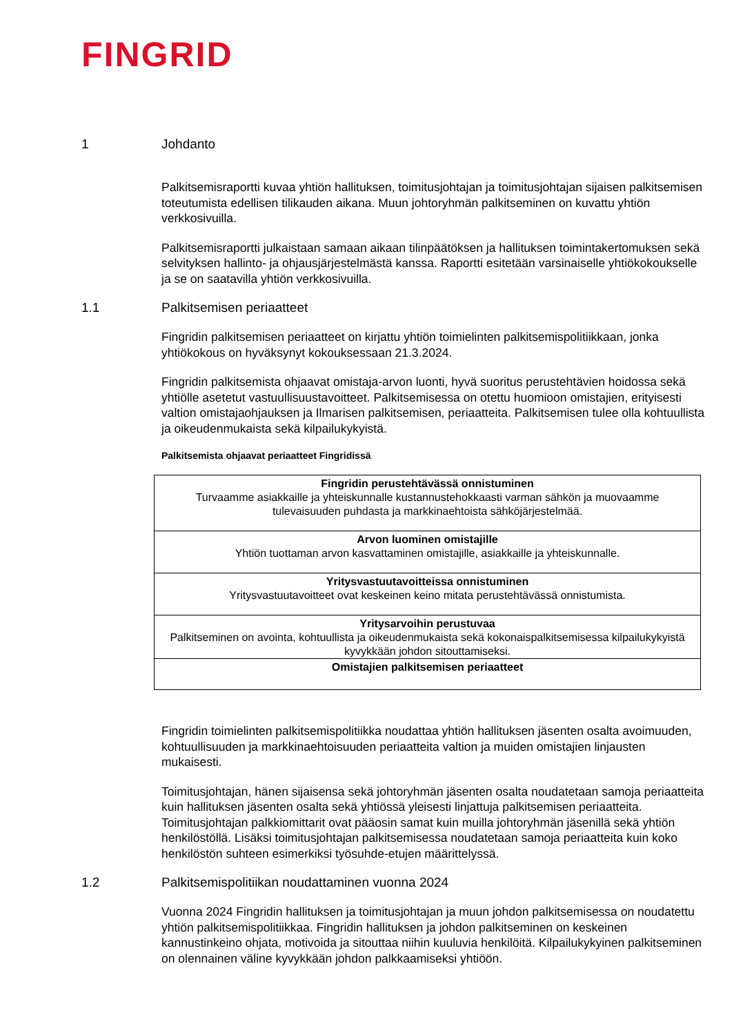FINGRID
1 Johdanto
Palkitsemisraportti kuvaa yhtiön hallituksen, toimitusjohtajan ja toimitusjohtajan sijaisen palkitsemisen toteutumista edellisen tilikauden aikana. Muun johtoryhmän palkitseminen on kuvattu yhtiön verkkosivuilla.
Palkitsemisraportti julkaistaan samaan aikaan tilinpäätöksen ja hallituksen toimintakertomuksen sekä selvityksen hallinto- ja ohjausjärjestelmästä kanssa. Raportti esitetään varsinaiselle yhtiökokoukselle ja se on saatavilla yhtiön verkkosivuilla.
1.1 Palkitsemisen periaatteet
Fingridin palkitsemisen periaatteet on kirjattu yhtiön toimielinten palkitsemispolitiikkaan, jonka yhtiökokous on hyväksynyt kokouksessaan 21.3.2024.
Fingridin palkitsemista ohjaavat omistaja-arvon luonti, hyvä suoritus perustehtävien hoidossa sekä yhtiölle asetetut vastuullisuustavoitteet. Palkitsemisessa on otettu huomioon omistajien, erityisesti valtion omistajaohjauksen ja Ilmarisen palkitsemisen, periaatteita. Palkitsemisen tulee olla kohtuullista ja oikeudenmukaista sekä kilpailukykyistä.
Palkitsemista ohjaavat periaatteet Fingridissä
| Fingridin perustehtävässä onnistuminen Turvaamme asiakkaille ja yhteiskunnalle kustannustehokkaasti varman sähkön ja muovaamme tulevaisuuden puhdasta ja markkinaehtoista sähköjärjestelmää. |
| Arvon luominen omistajille Yhtiön tuottaman arvon kasvattaminen omistajille, asiakkaille ja yhteiskunnalle. |
| Yritysvastuutavoitteissa onnistuminen Yritysvastuutavoitteet ovat keskeinen keino mitata perustehtävässä onnistumista. |
| Yritysarvoihin perustuvaa Palkitseminen on avointa, kohtuullista ja oikeudenmukaista sekä kokonaispalkitsemisessa kilpailukykyistä kyvykkään johdon sitouttamiseksi. |
| Omistajien palkitsemisen periaatteet |
Fingridin toimielinten palkitsemispolitiikka noudattaa yhtiön hallituksen jäsenten osalta avoimuuden, kohtuullisuuden ja markkinaehtoisuuden periaatteita valtion ja muiden omistajien linjausten mukaisesti.
Toimitusjohtajan, hänen sijaisensa sekä johtoryhmän jäsenten osalta noudatetaan samoja periaatteita kuin hallituksen jäsenten osalta sekä yhtiössä yleisesti linjattuja palkitsemisen periaatteita. Toimitusjohtajan palkkiomittarit ovat pääosin samat kuin muilla johtoryhmän jäsenillä sekä yhtiön henkilöstöllä. Lisäksi toimitusjohtajan palkitsemisessa noudatetaan samoja periaatteita kuin koko henkilöstön suhteen esimerkiksi työsuhde-etujen määrittelyssä.
1.2 Palkitsemispolitiikan noudattaminen vuonna 2024
Vuonna 2024 Fingridin hallituksen ja toimitusjohtajan ja muun johdon palkitsemisessa on noudatettu yhtiön palkitsemispolitiikkaa. Fingridin hallituksen ja johdon palkitseminen on keskeinen kannustinkeino ohjata, motivoida ja sitouttaa niihin kuuluvia henkilöitä. Kilpailukykyinen palkitseminen on olennainen väline kyvykkään johdon palkkaamiseksi yhtiöön.